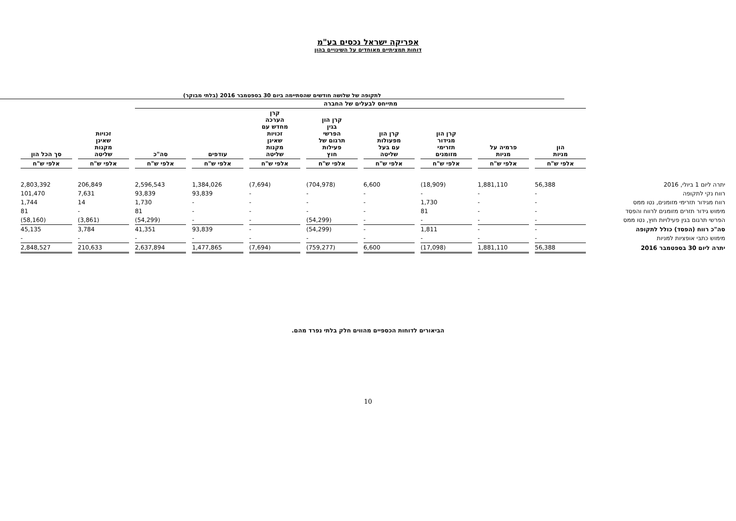אפריקה ישראל נכסים בע"מ
דוחות תמציתיים מאוחדים על השינויים בהון
לתקופה של שלושה חודשים שהסתיימה ביום 30 בספטמבר 2016 (בלתי מבוקר)
| | מתייחס לבעלים של החברה | | | | | | | | | |
| --- | --- | --- | --- | --- | --- | --- | --- | --- | --- | --- |
| | הון מניות | פרמיה על מניות | קרן הון מגידור תזרימי מזומנים | קרן הון מפעולות עם בעל שליטה | קרן הון בגין הפרשי תרגום של פעילות חוץ | קרן הערכה מחדש עם זכויות שאינן מקנות שליטה | עודפים | סה"כ | זכויות שאינן מקנות שליטה | סך הכל הון |
| | אלפי ש"ח | אלפי ש"ח | אלפי ש"ח | אלפי ש"ח | אלפי ש"ח | אלפי ש"ח | אלפי ש"ח | אלפי ש"ח | אלפי ש"ח | אלפי ש"ח |
| יתרה ליום 1 ביולי, 2016 | 56,388 | 1,881,110 | (18,909) | 6,600 | (704,978) | (7,694) | 1,384,026 | 2,596,543 | 206,849 | 2,803,392 |
| רווח נקי לתקופה | - | - | - | - | - | - | 93,839 | 93,839 | 7,631 | 101,470 |
| רווח מגידור תזרימי מזומנים, נטו ממס | - | - | 1,730 | - | - | - | - | 1,730 | 14 | 1,744 |
| מימוש גידור תזרים מזומנים לרווח והפסד | - | - | 81 | - | - | - | - | 81 | - | 81 |
| הפרשי תרגום בגין פעילויות חוץ, נטו ממס | - | - | - | - | (54,299) | - | - | (54,299) | (3,861) | (58,160) |
| סה"כ רווח (הפסד) כולל לתקופה | - | - | 1,811 | - | (54,299) | - | 93,839 | 41,351 | 3,784 | 45,135 |
| מימוש כתבי אופציות למניות | - | - | - | - | - | - | - | - | - | - |
| יתרה ליום 30 בספטמבר 2016 | 56,388 | 1,881,110 | (17,098) | 6,600 | (759,277) | (7,694) | 1,477,865 | 2,637,894 | 210,633 | 2,848,527 |
הביאורים לדוחות הכספיים מהווים חלק בלתי נפרד מהם.
10